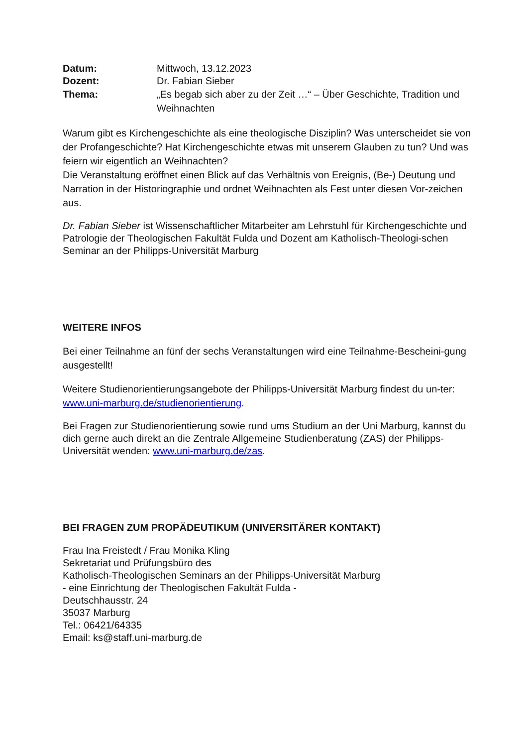Datum: Mittwoch, 13.12.2023
Dozent: Dr. Fabian Sieber
Thema: „Es begab sich aber zu der Zeit …“ – Über Geschichte, Tradition und Weihnachten
Warum gibt es Kirchengeschichte als eine theologische Disziplin? Was unterscheidet sie von der Profangeschichte? Hat Kirchengeschichte etwas mit unserem Glauben zu tun? Und was feiern wir eigentlich an Weihnachten?
Die Veranstaltung eröffnet einen Blick auf das Verhältnis von Ereignis, (Be-) Deutung und Narration in der Historiographie und ordnet Weihnachten als Fest unter diesen Vor-zeichen aus.
Dr. Fabian Sieber ist Wissenschaftlicher Mitarbeiter am Lehrstuhl für Kirchengeschichte und Patrologie der Theologischen Fakultät Fulda und Dozent am Katholisch-Theologi-schen Seminar an der Philipps-Universität Marburg
WEITERE INFOS
Bei einer Teilnahme an fünf der sechs Veranstaltungen wird eine Teilnahme-Bescheini-gung ausgestellt!
Weitere Studienorientierungsangebote der Philipps-Universität Marburg findest du un-ter: www.uni-marburg.de/studienorientierung.
Bei Fragen zur Studienorientierung sowie rund ums Studium an der Uni Marburg, kannst du dich gerne auch direkt an die Zentrale Allgemeine Studienberatung (ZAS) der Philipps-Universität wenden: www.uni-marburg.de/zas.
BEI FRAGEN ZUM PROPÄDEUTIKUM (UNIVERSITÄRER KONTAKT)
Frau Ina Freistedt / Frau Monika Kling
Sekretariat und Prüfungsbüro des
Katholisch-Theologischen Seminars an der Philipps-Universität Marburg
- eine Einrichtung der Theologischen Fakultät Fulda -
Deutschhausstr. 24
35037 Marburg
Tel.: 06421/64335
Email: ks@staff.uni-marburg.de